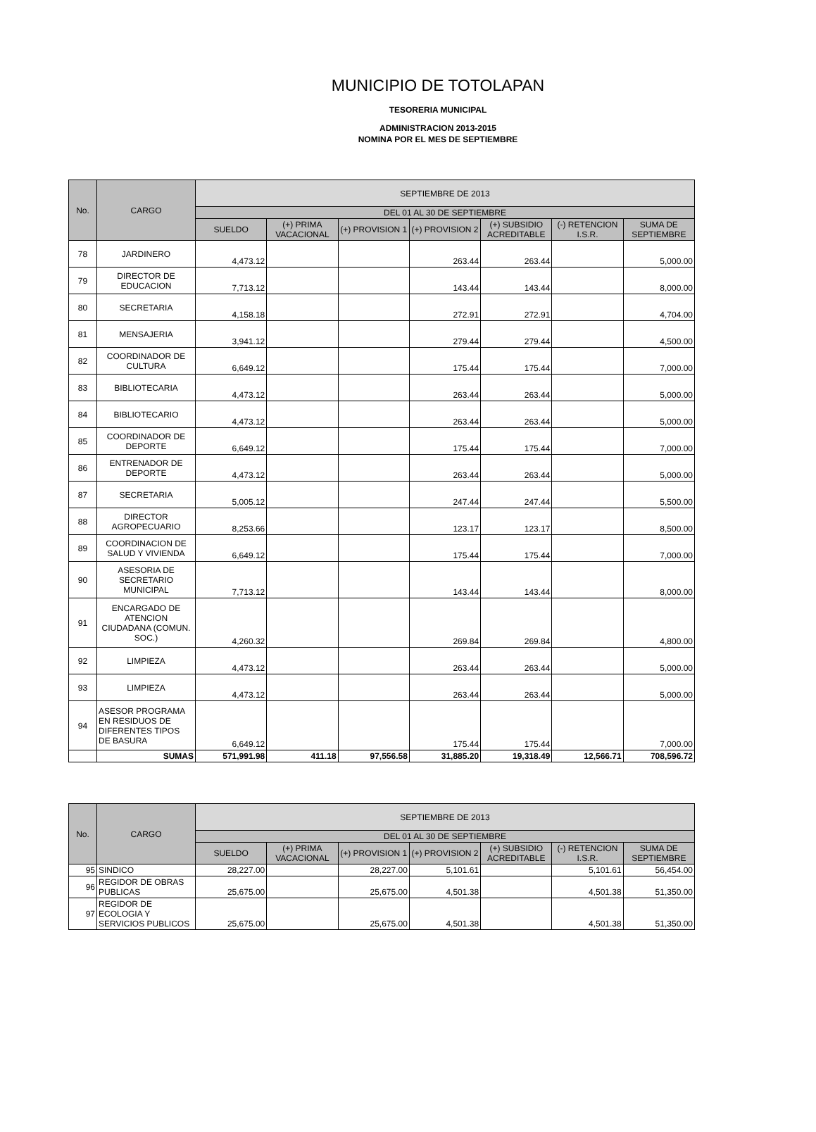MUNICIPIO DE TOTOLAPAN
TESORERIA MUNICIPAL
ADMINISTRACION 2013-2015
NOMINA POR EL MES DE SEPTIEMBRE
| No. | CARGO | SEPTIEMBRE DE 2013 | | | | | | |
| --- | --- | --- | --- | --- | --- | --- | --- | --- |
| | | DEL 01 AL 30 DE SEPTIEMBRE | | | | | | |
| | | SUELDO | (+) PRIMA VACACIONAL | (+) PROVISION 1 | (+) PROVISION 2 | (+) SUBSIDIO ACREDITABLE | (-) RETENCION I.S.R. | SUMA DE SEPTIEMBRE |
| 78 | JARDINERO | 4,473.12 | | | 263.44 | 263.44 | | 5,000.00 |
| 79 | DIRECTOR DE EDUCACION | 7,713.12 | | | 143.44 | 143.44 | | 8,000.00 |
| 80 | SECRETARIA | 4,158.18 | | | 272.91 | 272.91 | | 4,704.00 |
| 81 | MENSAJERIA | 3,941.12 | | | 279.44 | 279.44 | | 4,500.00 |
| 82 | COORDINADOR DE CULTURA | 6,649.12 | | | 175.44 | 175.44 | | 7,000.00 |
| 83 | BIBLIOTECARIA | 4,473.12 | | | 263.44 | 263.44 | | 5,000.00 |
| 84 | BIBLIOTECARIO | 4,473.12 | | | 263.44 | 263.44 | | 5,000.00 |
| 85 | COORDINADOR DE DEPORTE | 6,649.12 | | | 175.44 | 175.44 | | 7,000.00 |
| 86 | ENTRENADOR DE DEPORTE | 4,473.12 | | | 263.44 | 263.44 | | 5,000.00 |
| 87 | SECRETARIA | 5,005.12 | | | 247.44 | 247.44 | | 5,500.00 |
| 88 | DIRECTOR AGROPECUARIO | 8,253.66 | | | 123.17 | 123.17 | | 8,500.00 |
| 89 | COORDINACION DE SALUD Y VIVIENDA | 6,649.12 | | | 175.44 | 175.44 | | 7,000.00 |
| 90 | ASESORIA DE SECRETARIO MUNICIPAL | 7,713.12 | | | 143.44 | 143.44 | | 8,000.00 |
| 91 | ENCARGADO DE ATENCION CIUDADANA (COMUN. SOC.) | 4,260.32 | | | 269.84 | 269.84 | | 4,800.00 |
| 92 | LIMPIEZA | 4,473.12 | | | 263.44 | 263.44 | | 5,000.00 |
| 93 | LIMPIEZA | 4,473.12 | | | 263.44 | 263.44 | | 5,000.00 |
| 94 | ASESOR PROGRAMA EN RESIDUOS DE DIFERENTES TIPOS DE BASURA | 6,649.12 | | | 175.44 | 175.44 | | 7,000.00 |
| | SUMAS | 571,991.98 | 411.18 | 97,556.58 | 31,885.20 | 19,318.49 | 12,566.71 | 708,596.72 |
| No. | CARGO | SEPTIEMBRE DE 2013 | | | | | | |
| --- | --- | --- | --- | --- | --- | --- | --- | --- |
| | | DEL 01 AL 30 DE SEPTIEMBRE | | | | | | |
| | | SUELDO | (+) PRIMA VACACIONAL | (+) PROVISION 1 | (+) PROVISION 2 | (+) SUBSIDIO ACREDITABLE | (-) RETENCION I.S.R. | SUMA DE SEPTIEMBRE |
| 95 | SINDICO | 28,227.00 | | 28,227.00 | 5,101.61 | | 5,101.61 | 56,454.00 |
| 96 | REGIDOR DE OBRAS PUBLICAS | 25,675.00 | | 25,675.00 | 4,501.38 | | 4,501.38 | 51,350.00 |
| 97 | REGIDOR DE ECOLOGIA Y SERVICIOS PUBLICOS | 25,675.00 | | 25,675.00 | 4,501.38 | | 4,501.38 | 51,350.00 |